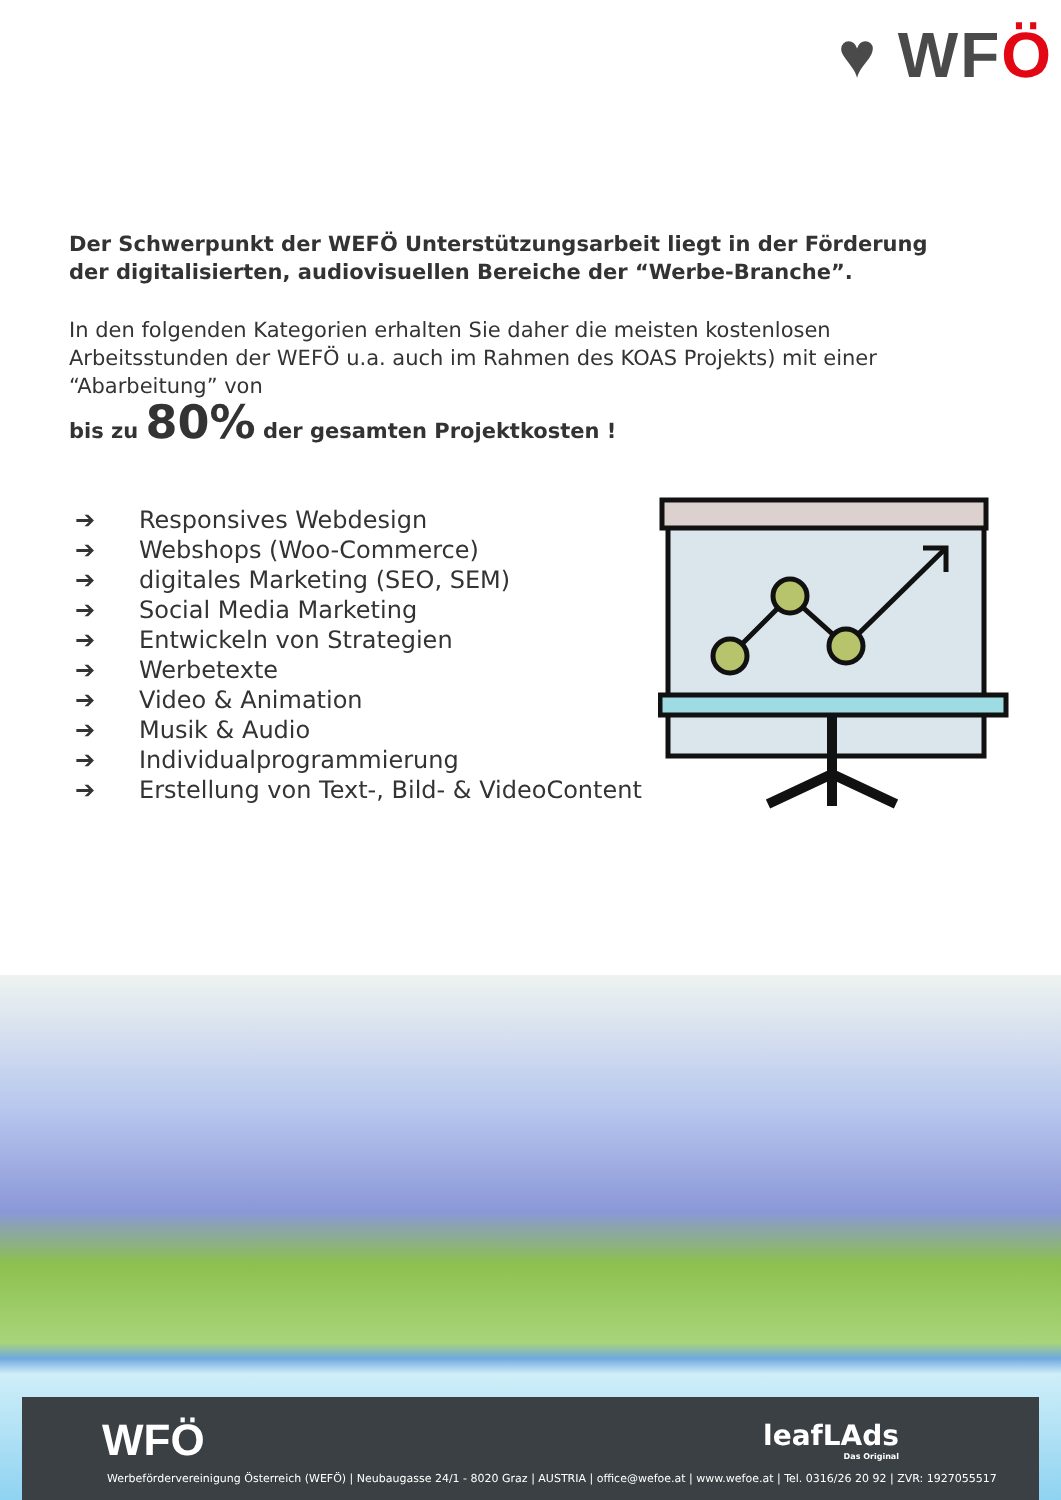♥ WFÖ
Der Schwerpunkt der WEFÖ Unterstützungsarbeit liegt in der Förderung der digitalisierten, audiovisuellen Bereiche der “Werbe-Branche”.
In den folgenden Kategorien erhalten Sie daher die meisten kostenlosen Arbeitsstunden der WEFÖ u.a. auch im Rahmen des KOAS Projekts) mit einer “Abarbeitung” von
bis zu 80% der gesamten Projektkosten !
➔ Responsives Webdesign
➔ Webshops (Woo-Commerce)
➔ digitales Marketing (SEO, SEM)
➔ Social Media Marketing
➔ Entwickeln von Strategien
➔ Werbetexte
➔ Video & Animation
➔ Musik & Audio
➔ Individualprogrammierung
➔ Erstellung von Text-, Bild- & VideoContent
WFÖ leafLAds
Das Original
Werbefördervereinigung Österreich (WEFÖ) | Neubaugasse 24/1 - 8020 Graz | AUSTRIA | office@wefoe.at | www.wefoe.at | Tel. 0316/26 20 92 | ZVR: 1927055517